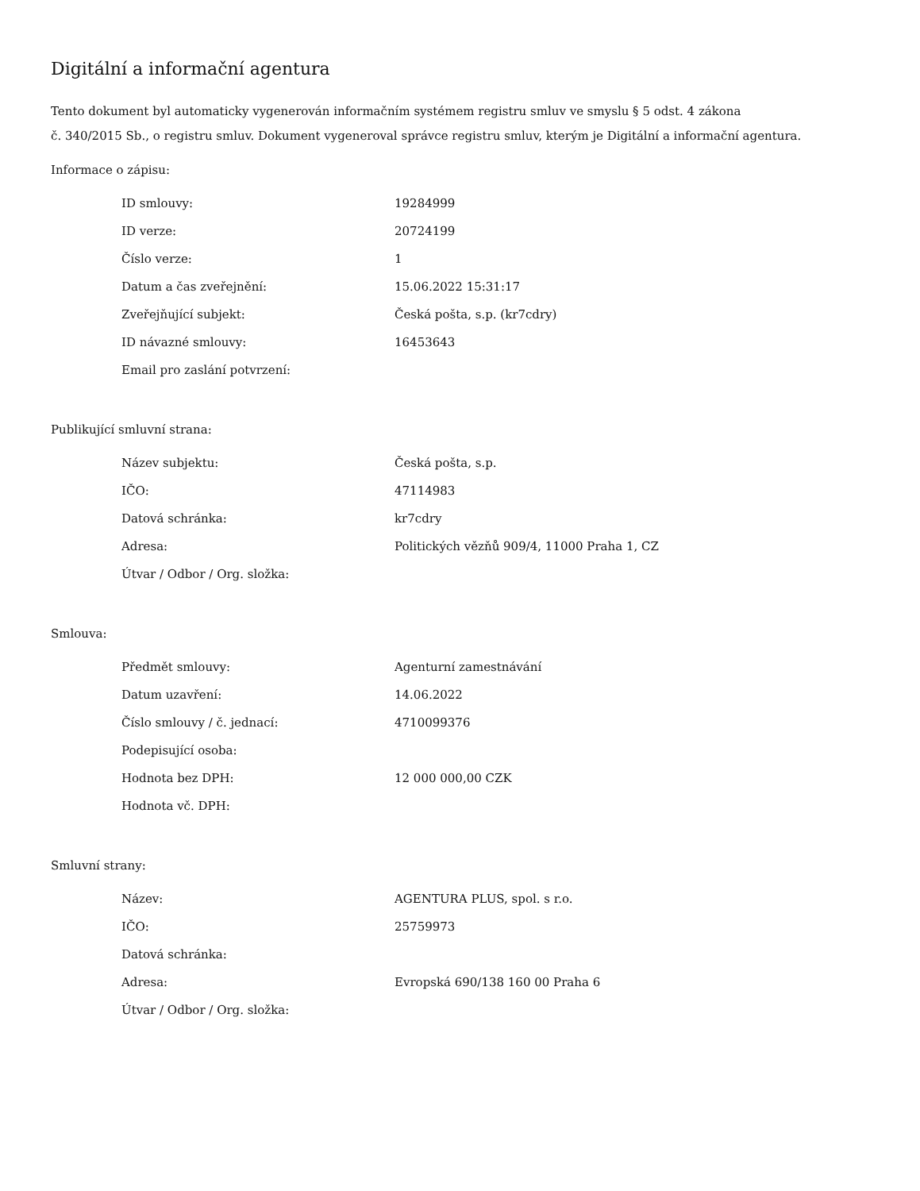Digitální a informační agentura
Tento dokument byl automaticky vygenerován informačním systémem registru smluv ve smyslu § 5 odst. 4 zákona
č. 340/2015 Sb., o registru smluv. Dokument vygeneroval správce registru smluv, kterým je Digitální a informační agentura.
Informace o zápisu:
| ID smlouvy: | 19284999 |
| ID verze: | 20724199 |
| Číslo verze: | 1 |
| Datum a čas zveřejnění: | 15.06.2022 15:31:17 |
| Zveřejňující subjekt: | Česká pošta, s.p. (kr7cdry) |
| ID návazné smlouvy: | 16453643 |
| Email pro zaslání potvrzení: | |
Publikující smluvní strana:
| Název subjektu: | Česká pošta, s.p. |
| IČO: | 47114983 |
| Datová schránka: | kr7cdry |
| Adresa: | Politických vězňů 909/4, 11000 Praha 1, CZ |
| Útvar / Odbor / Org. složka: | |
Smlouva:
| Předmět smlouvy: | Agenturní zamestnávání |
| Datum uzavření: | 14.06.2022 |
| Číslo smlouvy / č. jednací: | 4710099376 |
| Podepisující osoba: | |
| Hodnota bez DPH: | 12 000 000,00 CZK |
| Hodnota vč. DPH: | |
Smluvní strany:
| Název: | AGENTURA PLUS, spol. s r.o. |
| IČO: | 25759973 |
| Datová schránka: | |
| Adresa: | Evropská 690/138 160 00 Praha 6 |
| Útvar / Odbor / Org. složka: | |